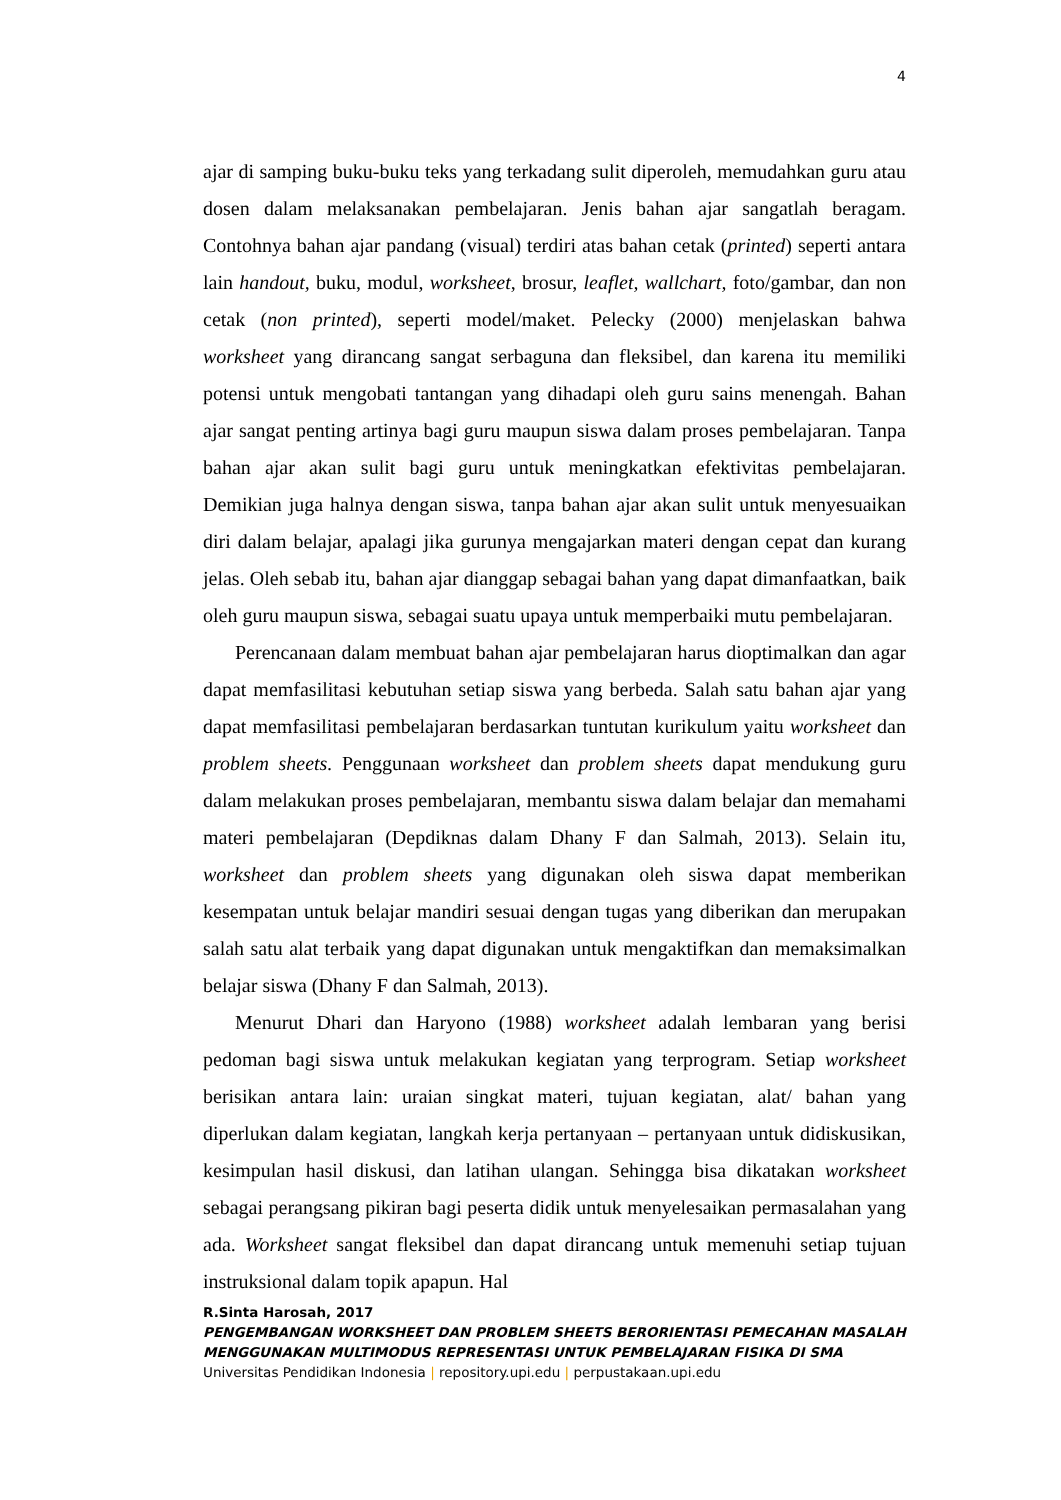4
ajar di samping buku-buku teks yang terkadang sulit diperoleh, memudahkan guru atau dosen dalam melaksanakan pembelajaran. Jenis bahan ajar sangatlah beragam. Contohnya bahan ajar pandang (visual) terdiri atas bahan cetak (printed) seperti antara lain handout, buku, modul, worksheet, brosur, leaflet, wallchart, foto/gambar, dan non cetak (non printed), seperti model/maket. Pelecky (2000) menjelaskan bahwa worksheet yang dirancang sangat serbaguna dan fleksibel, dan karena itu memiliki potensi untuk mengobati tantangan yang dihadapi oleh guru sains menengah. Bahan ajar sangat penting artinya bagi guru maupun siswa dalam proses pembelajaran. Tanpa bahan ajar akan sulit bagi guru untuk meningkatkan efektivitas pembelajaran. Demikian juga halnya dengan siswa, tanpa bahan ajar akan sulit untuk menyesuaikan diri dalam belajar, apalagi jika gurunya mengajarkan materi dengan cepat dan kurang jelas. Oleh sebab itu, bahan ajar dianggap sebagai bahan yang dapat dimanfaatkan, baik oleh guru maupun siswa, sebagai suatu upaya untuk memperbaiki mutu pembelajaran.
Perencanaan dalam membuat bahan ajar pembelajaran harus dioptimalkan dan agar dapat memfasilitasi kebutuhan setiap siswa yang berbeda. Salah satu bahan ajar yang dapat memfasilitasi pembelajaran berdasarkan tuntutan kurikulum yaitu worksheet dan problem sheets. Penggunaan worksheet dan problem sheets dapat mendukung guru dalam melakukan proses pembelajaran, membantu siswa dalam belajar dan memahami materi pembelajaran (Depdiknas dalam Dhany F dan Salmah, 2013). Selain itu, worksheet dan problem sheets yang digunakan oleh siswa dapat memberikan kesempatan untuk belajar mandiri sesuai dengan tugas yang diberikan dan merupakan salah satu alat terbaik yang dapat digunakan untuk mengaktifkan dan memaksimalkan belajar siswa (Dhany F dan Salmah, 2013).
Menurut Dhari dan Haryono (1988) worksheet adalah lembaran yang berisi pedoman bagi siswa untuk melakukan kegiatan yang terprogram. Setiap worksheet berisikan antara lain: uraian singkat materi, tujuan kegiatan, alat/ bahan yang diperlukan dalam kegiatan, langkah kerja pertanyaan – pertanyaan untuk didiskusikan, kesimpulan hasil diskusi, dan latihan ulangan. Sehingga bisa dikatakan worksheet sebagai perangsang pikiran bagi peserta didik untuk menyelesaikan permasalahan yang ada. Worksheet sangat fleksibel dan dapat dirancang untuk memenuhi setiap tujuan instruksional dalam topik apapun. Hal
R.Sinta Harosah, 2017
PENGEMBANGAN WORKSHEET DAN PROBLEM SHEETS BERORIENTASI PEMECAHAN MASALAH MENGGUNAKAN MULTIMODUS REPRESENTASI UNTUK PEMBELAJARAN FISIKA DI SMA
Universitas Pendidikan Indonesia | repository.upi.edu | perpustakaan.upi.edu